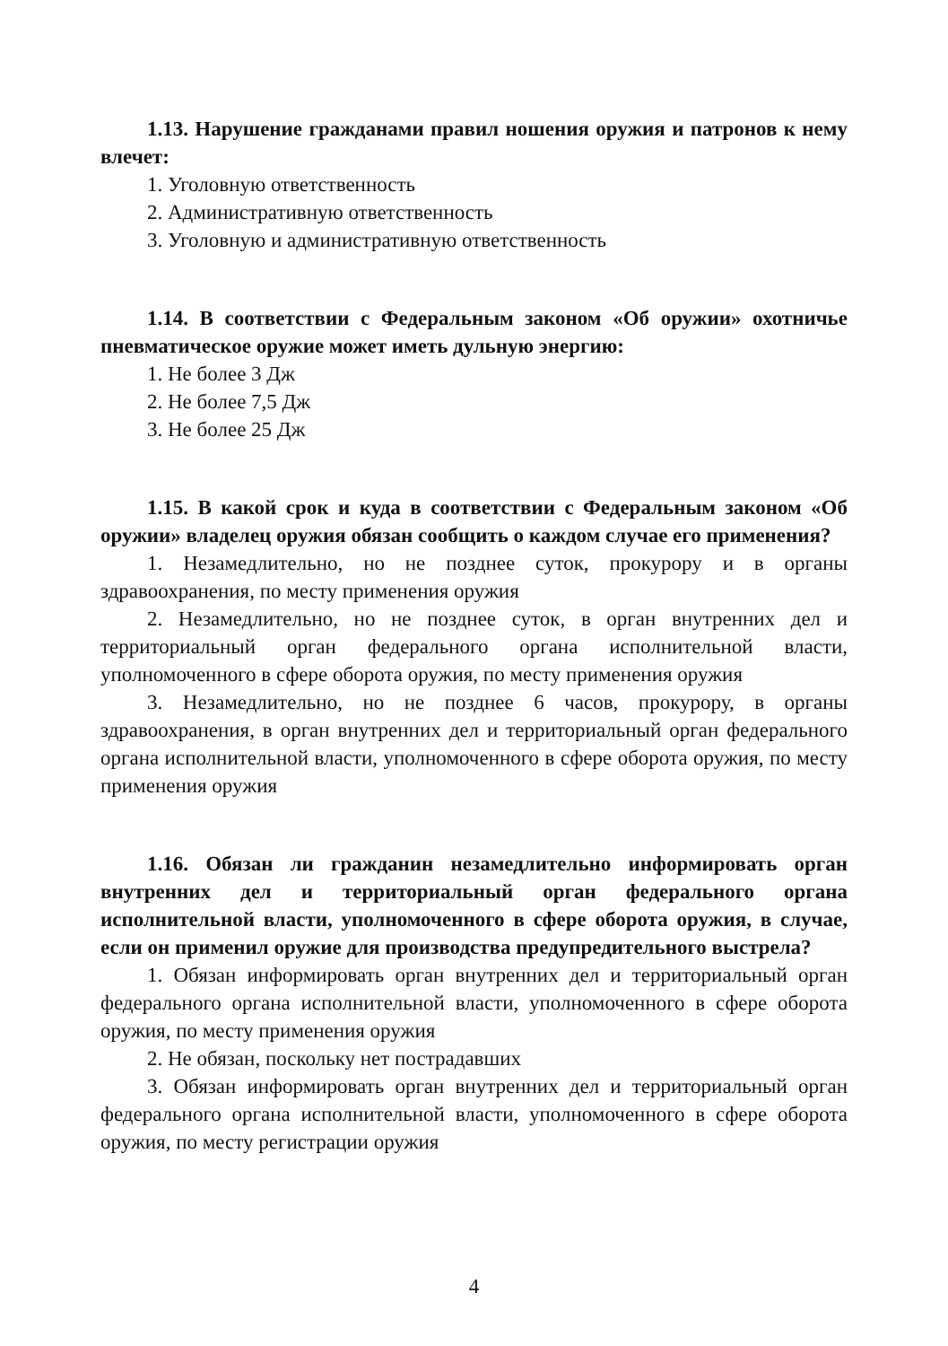1.13. Нарушение гражданами правил ношения оружия и патронов к нему влечет:
1. Уголовную ответственность
2. Административную ответственность
3. Уголовную и административную ответственность
1.14. В соответствии с Федеральным законом «Об оружии» охотничье пневматическое оружие может иметь дульную энергию:
1. Не более 3 Дж
2. Не более 7,5 Дж
3. Не более 25 Дж
1.15. В какой срок и куда в соответствии с Федеральным законом «Об оружии» владелец оружия обязан сообщить о каждом случае его применения?
1. Незамедлительно, но не позднее суток, прокурору и в органы здравоохранения, по месту применения оружия
2. Незамедлительно, но не позднее суток, в орган внутренних дел и территориальный орган федерального органа исполнительной власти, уполномоченного в сфере оборота оружия, по месту применения оружия
3. Незамедлительно, но не позднее 6 часов, прокурору, в органы здравоохранения, в орган внутренних дел и территориальный орган федерального органа исполнительной власти, уполномоченного в сфере оборота оружия, по месту применения оружия
1.16. Обязан ли гражданин незамедлительно информировать орган внутренних дел и территориальный орган федерального органа исполнительной власти, уполномоченного в сфере оборота оружия, в случае, если он применил оружие для производства предупредительного выстрела?
1. Обязан информировать орган внутренних дел и территориальный орган федерального органа исполнительной власти, уполномоченного в сфере оборота оружия, по месту применения оружия
2. Не обязан, поскольку нет пострадавших
3. Обязан информировать орган внутренних дел и территориальный орган федерального органа исполнительной власти, уполномоченного в сфере оборота оружия, по месту регистрации оружия
4